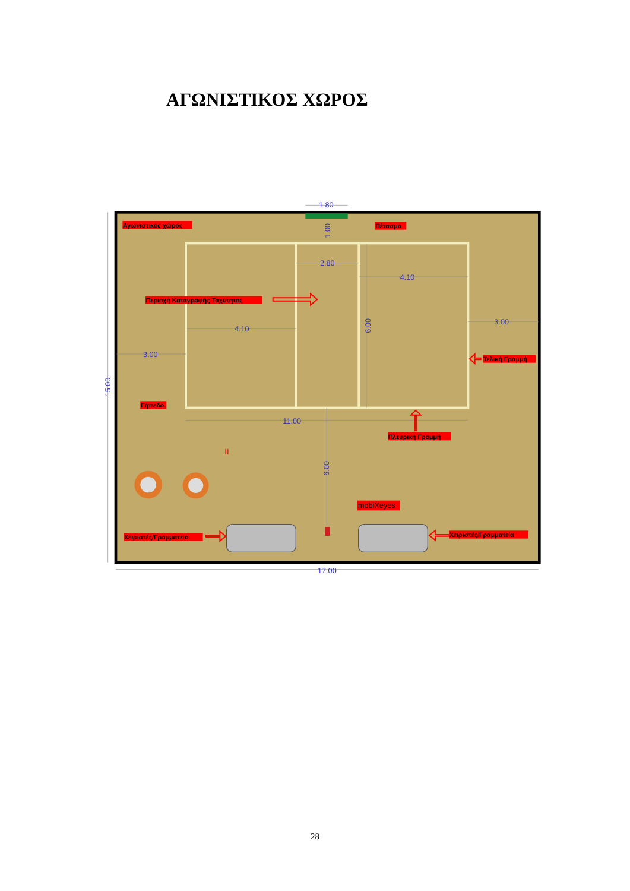ΑΓΩΝΙΣΤΙΚΟΣ ΧΩΡΟΣ
1.80
2.80
4.10
4.10
3.00
3.00
11.00
17.00
1.00
6.00
6.00
15.00
Αγωνιστικός χώρος
Πέτασμα
Περιοχή Καταγραφής Ταχύτητας
Τελική Γραμμή
Γήπεδο
Πλευρική Γραμμή
Χειριστές/Γραμματεία
Χειριστές/Γραμματεία
mobiXeyes
II
28